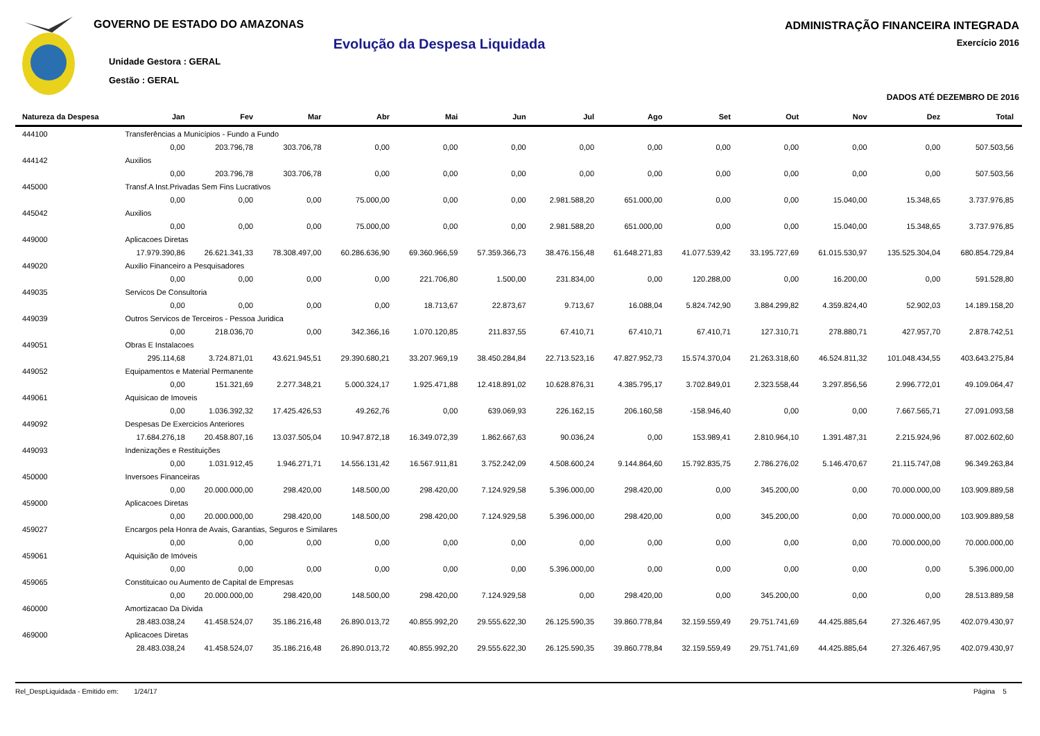GOVERNO DE ESTADO DO AMAZONAS
Evolução da Despesa Liquidada
Unidade Gestora : GERAL
Gestão : GERAL
ADMINISTRAÇÃO FINANCEIRA INTEGRADA
Exercício 2016
DADOS ATÉ DEZEMBRO DE 2016
| Natureza da Despesa | Jan | Fev | Mar | Abr | Mai | Jun | Jul | Ago | Set | Out | Nov | Dez | Total |
| --- | --- | --- | --- | --- | --- | --- | --- | --- | --- | --- | --- | --- | --- |
| 444100 | Transferências a Municípios - Fundo a Fundo | | | | | | | | | | | | |
| | 0,00 | 203.796,78 | 303.706,78 | 0,00 | 0,00 | 0,00 | 0,00 | 0,00 | 0,00 | 0,00 | 0,00 | 0,00 | 507.503,56 |
| 444142 | Auxilios | | | | | | | | | | | | |
| | 0,00 | 203.796,78 | 303.706,78 | 0,00 | 0,00 | 0,00 | 0,00 | 0,00 | 0,00 | 0,00 | 0,00 | 0,00 | 507.503,56 |
| 445000 | Transf.A Inst.Privadas Sem Fins Lucrativos | | | | | | | | | | | | |
| | 0,00 | 0,00 | 0,00 | 75.000,00 | 0,00 | 0,00 | 2.981.588,20 | 651.000,00 | 0,00 | 0,00 | 15.040,00 | 15.348,65 | 3.737.976,85 |
| 445042 | Auxilios | | | | | | | | | | | | |
| | 0,00 | 0,00 | 0,00 | 75.000,00 | 0,00 | 0,00 | 2.981.588,20 | 651.000,00 | 0,00 | 0,00 | 15.040,00 | 15.348,65 | 3.737.976,85 |
| 449000 | Aplicacoes Diretas | | | | | | | | | | | | |
| | 17.979.390,86 | 26.621.341,33 | 78.308.497,00 | 60.286.636,90 | 69.360.966,59 | 57.359.366,73 | 38.476.156,48 | 61.648.271,83 | 41.077.539,42 | 33.195.727,69 | 61.015.530,97 | 135.525.304,04 | 680.854.729,84 |
| 449020 | Auxilio Financeiro a Pesquisadores | | | | | | | | | | | | |
| | 0,00 | 0,00 | 0,00 | 0,00 | 221.706,80 | 1.500,00 | 231.834,00 | 0,00 | 120.288,00 | 0,00 | 16.200,00 | 0,00 | 591.528,80 |
| 449035 | Servicos De Consultoria | | | | | | | | | | | | |
| | 0,00 | 0,00 | 0,00 | 0,00 | 18.713,67 | 22.873,67 | 9.713,67 | 16.088,04 | 5.824.742,90 | 3.884.299,82 | 4.359.824,40 | 52.902,03 | 14.189.158,20 |
| 449039 | Outros Servicos de Terceiros - Pessoa Juridica | | | | | | | | | | | | |
| | 0,00 | 218.036,70 | 0,00 | 342.366,16 | 1.070.120,85 | 211.837,55 | 67.410,71 | 67.410,71 | 67.410,71 | 127.310,71 | 278.880,71 | 427.957,70 | 2.878.742,51 |
| 449051 | Obras E Instalacoes | | | | | | | | | | | | |
| | 295.114,68 | 3.724.871,01 | 43.621.945,51 | 29.390.680,21 | 33.207.969,19 | 38.450.284,84 | 22.713.523,16 | 47.827.952,73 | 15.574.370,04 | 21.263.318,60 | 46.524.811,32 | 101.048.434,55 | 403.643.275,84 |
| 449052 | Equipamentos e Material Permanente | | | | | | | | | | | | |
| | 0,00 | 151.321,69 | 2.277.348,21 | 5.000.324,17 | 1.925.471,88 | 12.418.891,02 | 10.628.876,31 | 4.385.795,17 | 3.702.849,01 | 2.323.558,44 | 3.297.856,56 | 2.996.772,01 | 49.109.064,47 |
| 449061 | Aquisicao de Imoveis | | | | | | | | | | | | |
| | 0,00 | 1.036.392,32 | 17.425.426,53 | 49.262,76 | 0,00 | 639.069,93 | 226.162,15 | 206.160,58 | -158.946,40 | 0,00 | 0,00 | 7.667.565,71 | 27.091.093,58 |
| 449092 | Despesas De Exercicios Anteriores | | | | | | | | | | | | |
| | 17.684.276,18 | 20.458.807,16 | 13.037.505,04 | 10.947.872,18 | 16.349.072,39 | 1.862.667,63 | 90.036,24 | 0,00 | 153.989,41 | 2.810.964,10 | 1.391.487,31 | 2.215.924,96 | 87.002.602,60 |
| 449093 | Indenizações e Restituições | | | | | | | | | | | | |
| | 0,00 | 1.031.912,45 | 1.946.271,71 | 14.556.131,42 | 16.567.911,81 | 3.752.242,09 | 4.508.600,24 | 9.144.864,60 | 15.792.835,75 | 2.786.276,02 | 5.146.470,67 | 21.115.747,08 | 96.349.263,84 |
| 450000 | Inversoes Financeiras | | | | | | | | | | | | |
| | 0,00 | 20.000.000,00 | 298.420,00 | 148.500,00 | 298.420,00 | 7.124.929,58 | 5.396.000,00 | 298.420,00 | 0,00 | 345.200,00 | 0,00 | 70.000.000,00 | 103.909.889,58 |
| 459000 | Aplicacoes Diretas | | | | | | | | | | | | |
| | 0,00 | 20.000.000,00 | 298.420,00 | 148.500,00 | 298.420,00 | 7.124.929,58 | 5.396.000,00 | 298.420,00 | 0,00 | 345.200,00 | 0,00 | 70.000.000,00 | 103.909.889,58 |
| 459027 | Encargos pela Honra de Avais, Garantias, Seguros e Similares | | | | | | | | | | | | |
| | 0,00 | 0,00 | 0,00 | 0,00 | 0,00 | 0,00 | 0,00 | 0,00 | 0,00 | 0,00 | 0,00 | 70.000.000,00 | 70.000.000,00 |
| 459061 | Aquisição de Imóveis | | | | | | | | | | | | |
| | 0,00 | 0,00 | 0,00 | 0,00 | 0,00 | 0,00 | 5.396.000,00 | 0,00 | 0,00 | 0,00 | 0,00 | 0,00 | 5.396.000,00 |
| 459065 | Constituicao ou Aumento de Capital de Empresas | | | | | | | | | | | | |
| | 0,00 | 20.000.000,00 | 298.420,00 | 148.500,00 | 298.420,00 | 7.124.929,58 | 0,00 | 298.420,00 | 0,00 | 345.200,00 | 0,00 | 0,00 | 28.513.889,58 |
| 460000 | Amortizacao Da Divida | | | | | | | | | | | | |
| | 28.483.038,24 | 41.458.524,07 | 35.186.216,48 | 26.890.013,72 | 40.855.992,20 | 29.555.622,30 | 26.125.590,35 | 39.860.778,84 | 32.159.559,49 | 29.751.741,69 | 44.425.885,64 | 27.326.467,95 | 402.079.430,97 |
| 469000 | Aplicacoes Diretas | | | | | | | | | | | | |
| | 28.483.038,24 | 41.458.524,07 | 35.186.216,48 | 26.890.013,72 | 40.855.992,20 | 29.555.622,30 | 26.125.590,35 | 39.860.778,84 | 32.159.559,49 | 29.751.741,69 | 44.425.885,64 | 27.326.467,95 | 402.079.430,97 |
Rel_DespLiquidada - Emitido em: 1/24/17 Página 5